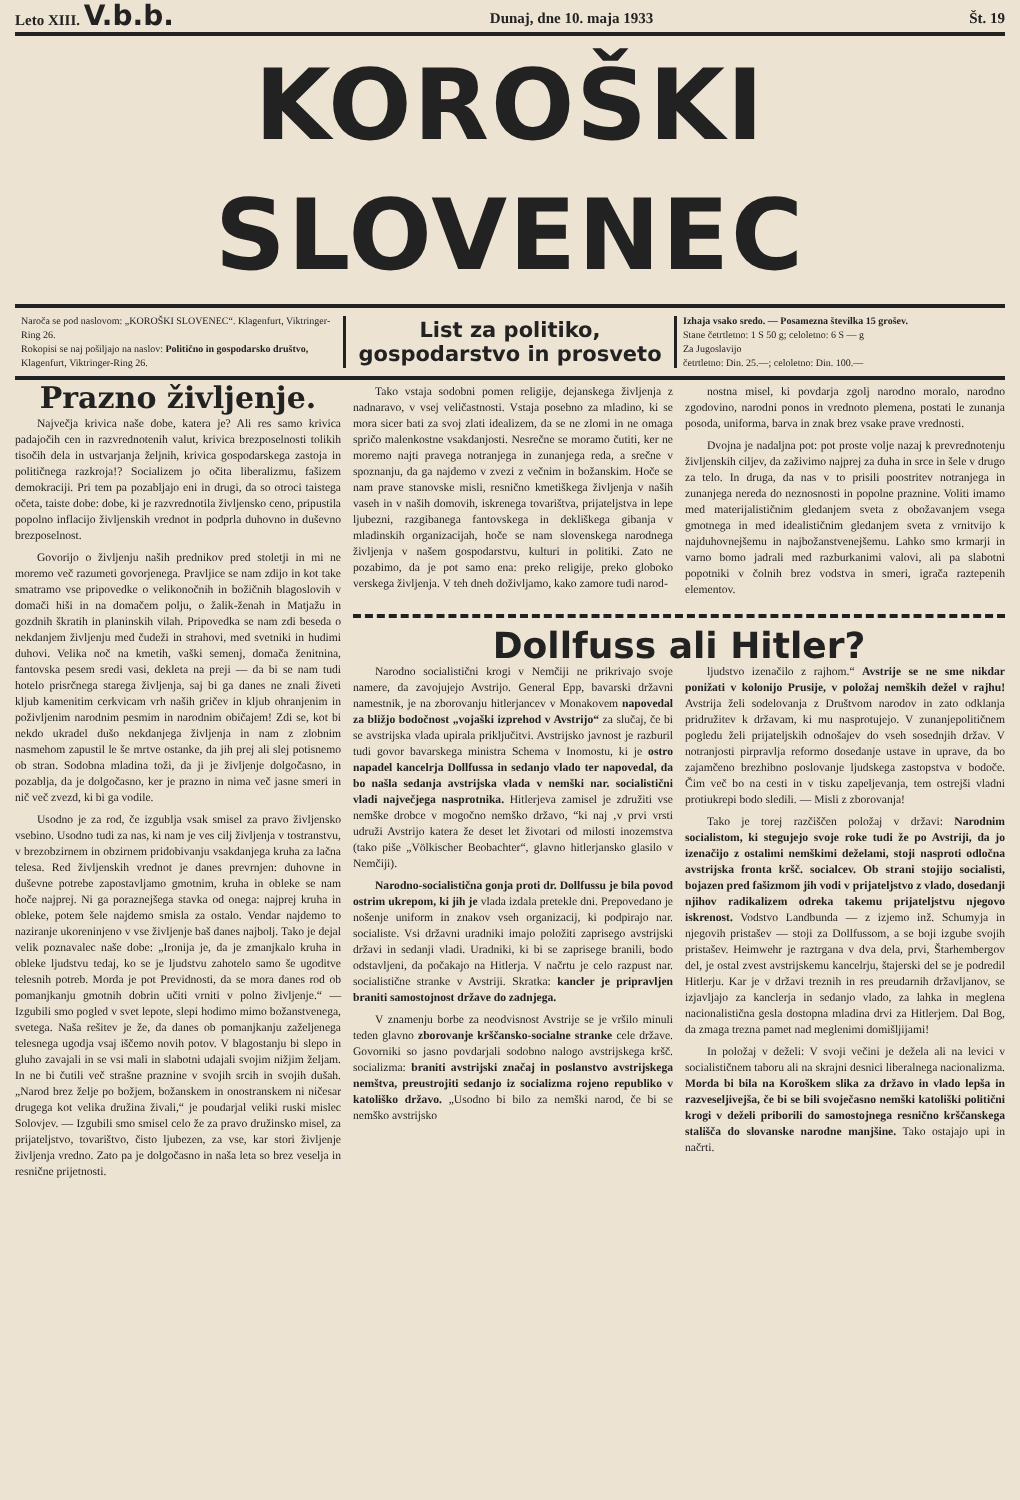Leto XIII. V.b.b. Dunaj, dne 10. maja 1933 Št. 19
KOROŠKI SLOVENEC
Naroča se pod naslovom: „KOROŠKI SLOVENEC“. Klagenfurt, Viktringer-Ring 26.
Rokopisi se naj pošiljajo na naslov: Politično in gospodarsko društvo, Klagenfurt, Viktringer-Ring 26.
List za politiko,
gospodarstvo in prosveto
Izhaja vsako sredo. — Posamezna številka 15 grošev.
Stane četrtletno: 1 S 50 g; celoletno: 6 S — g
Za Jugoslavijo
četrtletno: Din. 25.—; celoletno: Din. 100.—
Prazno življenje.
Največja krivica naše dobe, katera je? Ali res samo krivica padajočih cen in razvrednotenih valut, krivica brezposelnosti tolikih tisočih dela in ustvarjanja željnih, krivica gospodarskega zastoja in političnega razkroja!? Socializem jo očita liberalizmu, fašizem demokraciji. Pri tem pa pozabljajo eni in drugi, da so otroci taistega očeta, taiste dobe: dobe, ki je razvrednotila življensko ceno, pripustila popolno inflacijo življenskih vrednot in podprla duhovno in duševno brezposelnost.
Govorijo o življenju naših prednikov pred stoletji in mi ne moremo več razumeti govorjenega. Pravljice se nam zdijo in kot take smatramo vse pripovedke o velikonočnih in božičnih blagoslovih v domači hiši in na domačem polju, o žalik-ženah in Matjažu in gozdnih škratih in planinskih vilah. Pripovedka se nam zdi beseda o nekdanjem življenju med čudeži in strahovi, med svetniki in hudimi duhovi. Velika noč na kmetih, vaški semenj, domača ženitnina, fantovska pesem sredi vasi, dekleta na preji — da bi se nam tudi hotelo prisrčnega starega življenja, saj bi ga danes ne znali živeti kljub kamenitim cerkvicam vrh naših gričev in kljub ohranjenim in poživljenim narodnim pesmim in narodnim običajem! Zdi se, kot bi nekdo ukradel dušo nekdanjega življenja in nam z zlobnim nasmehom zapustil le še mrtve ostanke, da jih prej ali slej potisnemo ob stran. Sodobna mladina toži, da ji je življenje dolgočasno, in pozablja, da je dolgočasno, ker je prazno in nima več jasne smeri in nič več zvezd, ki bi ga vodile.
Usodno je za rod, če izgublja vsak smisel za pravo življensko vsebino. Usodno tudi za nas, ki nam je ves cilj življenja v tostranstvu, v brezobzirnem in obzirnem pridobivanju vsakdanjega kruha za lačna telesa. Red življenskih vrednot je danes prevrnjen: duhovne in duševne potrebe zapostavljamo gmotnim, kruha in obleke se nam hoče najprej. Ni ga poraznejšega stavka od onega: najprej kruha in obleke, potem šele najdemo smisla za ostalo. Vendar najdemo to naziranje ukoreninjeno v vse življenje baš danes najbolj. Tako je dejal velik poznavalec naše dobe: „Ironija je, da je zmanjkalo kruha in obleke ljudstvu tedaj, ko se je ljudstvu zahotelo samo še ugoditve telesnih potreb. Morda je pot Previdnosti, da se mora danes rod ob pomanjkanju gmotnih dobrin učiti vrniti v polno življenje.“ — Izgubili smo pogled v svet lepote, slepi hodimo mimo božanstvenega, svetega. Naša rešitev je že, da danes ob pomanjkanju zaželjenega telesnega ugodja vsaj iščemo novih potov. V blagostanju bi slepo in gluho zavajali in se vsi mali in slabotni udajali svojim nižjim željam. In ne bi čutili več strašne praznine v svojih srcih in svojih dušah. „Narod brez želje po božjem, božanskem in onostranskem ni ničesar drugega kot velika družina živali,“ je poudarjal veliki ruski mislec Solovjev. — Izgubili smo smisel celo že za pravo družinsko misel, za prijateljstvo, tovarištvo, čisto ljubezen, za vse, kar stori življenje življenja vredno. Zato pa je dolgočasno in naša leta so brez veselja in resnične prijetnosti.
Tako vstaja sodobni pomen religije, dejanskega življenja z nadnaravo, v vsej veličastnosti. Vstaja posebno za mladino, ki se mora sicer bati za svoj zlati idealizem, da se ne zlomi in ne omaga spričo malenkostne vsakdanjosti. Nesrečne se moramo čutiti, ker ne moremo najti pravega notranjega in zunanjega reda, a srečne v spoznanju, da ga najdemo v zvezi z večnim in božanskim. Hoče se nam prave stanovske misli, resnično kmetiškega življenja v naših vaseh in v naših domovih, iskrenega tovarištva, prijateljstva in lepe ljubezni, razgibanega fantovskega in dekliškega gibanja v mladinskih organizacijah, hoče se nam slovenskega narodnega življenja v našem gospodarstvu, kulturi in politiki. Zato ne pozabimo, da je pot samo ena: preko religije, preko globoko verskega življenja. V teh dneh doživljamo, kako zamore tudi narod-
nostna misel, ki povdarja zgolj narodno moralo, narodno zgodovino, narodni ponos in vrednoto plemena, postati le zunanja posoda, uniforma, barva in znak brez vsake prave vrednosti.
Dvojna je nadaljna pot: pot proste volje nazaj k prevrednotenju življenskih ciljev, da zaživimo najprej za duha in srce in šele v drugo za telo. In druga, da nas v to prisili poostritev notranjega in zunanjega nereda do neznosnosti in popolne praznine. Voliti imamo med materijalističnim gledanjem sveta z obožavanjem vsega gmotnega in med idealističnim gledanjem sveta z vrnitvijo k najduhovnejšemu in najbožanstvenejšemu. Lahko smo krmarji in varno bomo jadrali med razburkanimi valovi, ali pa slabotni popotniki v čolnih brez vodstva in smeri, igrača raztepenih elementov.
Dollfuss ali Hitler?
Narodno socialistični krogi v Nemčiji ne prikrivajo svoje namere, da zavojujejo Avstrijo. General Epp, bavarski državni namestnik, je na zborovanju hitlerjancev v Monakovem napovedal za bližjo bodočnost „vojaški izprehod v Avstrijo“ za slučaj, če bi se avstrijska vlada upirala priključitvi. Avstrijsko javnost je razburil tudi govor bavarskega ministra Schema v Inomostu, ki je ostro napadel kancelrja Dollfussa in sedanjo vlado ter napovedal, da bo našla sedanja avstrijska vlada v nemški nar. socialistični vladi največjega nasprotnika. Hitlerjeva zamisel je združiti vse nemške drobce v mogočno nemško državo, “ki naj ‚v prvi vrsti udruži Avstrijo katera že deset let životari od milosti inozemstva (tako piše „Völkischer Beobachter“, glavno hitlerjansko glasilo v Nemčiji).
Narodno-socialistična gonja proti dr. Dollfussu je bila povod ostrim ukrepom, ki jih je vlada izdala pretekle dni. Prepovedano je nošenje uniform in znakov vseh organizacij, ki podpirajo nar. socialiste. Vsi državni uradniki imajo položiti zaprisego avstrijski državi in sedanji vladi. Uradniki, ki bi se zaprisege branili, bodo odstavljeni, da počakajo na Hitlerja. V načrtu je celo razpust nar. socialistične stranke v Avstriji. Skratka: kancler je pripravljen braniti samostojnost države do zadnjega.
V znamenju borbe za neodvisnost Avstrije se je vršilo minuli teden glavno zborovanje krščansko-socialne stranke cele države. Govorniki so jasno povdarjali sodobno nalogo avstrijskega kršč. socializma: braniti avstrijski značaj in poslanstvo avstrijskega nemštva, preustrojiti sedanjo iz socializma rojeno republiko v katoliško državo. „Usodno bi bilo za nemški narod, če bi se nemško avstrijsko
ljudstvo izenačilo z rajhom.“ Avstrije se ne sme nikdar ponižati v kolonijo Prusije, v položaj nemških dežel v rajhu! Avstrija želi sodelovanja z Društvom narodov in zato odklanja pridružitev k državam, ki mu nasprotujejo. V zunanjepolitičnem pogledu želi prijateljskih odnošajev do vseh sosednjih držav. V notranjosti pirpravlja reformo dosedanje ustave in uprave, da bo zajamčeno brezhibno poslovanje ljudskega zastopstva v bodoče. Čim več bo na cesti in v tisku zapeljevanja, tem ostrejši vladni protiukrepi bodo sledili. — Misli z zborovanja!
Tako je torej razčiščen položaj v državi: Narodnim socialistom, ki stegujejo svoje roke tudi že po Avstriji, da jo izenačijo z ostalimi nemškimi deželami, stoji nasproti odločna avstrijska fronta kršč. socialcev. Ob strani stojijo socialisti, bojazen pred fašizmom jih vodi v prijateljstvo z vlado, dosedanji njihov radikalizem odreka takemu prijateljstvu njegovo iskrenost. Vodstvo Landbunda — z izjemo inž. Schumyja in njegovih pristašev — stoji za Dollfussom, a se boji izgube svojih pristašev. Heimwehr je raztrgana v dva dela, prvi, Štarhembergov del, je ostal zvest avstrijskemu kancelrju, štajerski del se je podredil Hitlerju. Kar je v državi treznih in res preudarnih državljanov, se izjavljajo za kanclerja in sedanjo vlado, za lahka in meglena nacionalistična gesla dostopna mladina drvi za Hitlerjem. Dal Bog, da zmaga trezna pamet nad meglenimi domišljijami!
In položaj v deželi: V svoji večini je dežela ali na levici v socialističnem taboru ali na skrajni desnici liberalnega nacionalizma. Morda bi bila na Koroškem slika za državo in vlado lepša in razveseljivejša, če bi se bili svoječasno nemški katoliški politični krogi v deželi priborili do samostojnega resnično krščanskega stališča do slovanske narodne manjšine. Tako ostajajo upi in načrti.